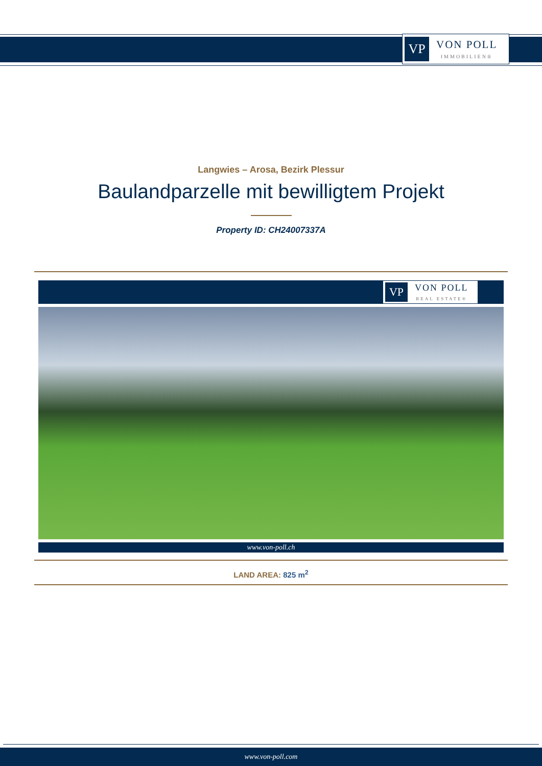VP
VON POLL
IMMOBILIEN®
Langwies – Arosa, Bezirk Plessur
Baulandparzelle mit bewilligtem Projekt
Property ID: CH24007337A
VP
VON POLL
REAL ESTATE®
www.von-poll.ch
LAND AREA: 825 m<sup>2</sup>
www.von-poll.com